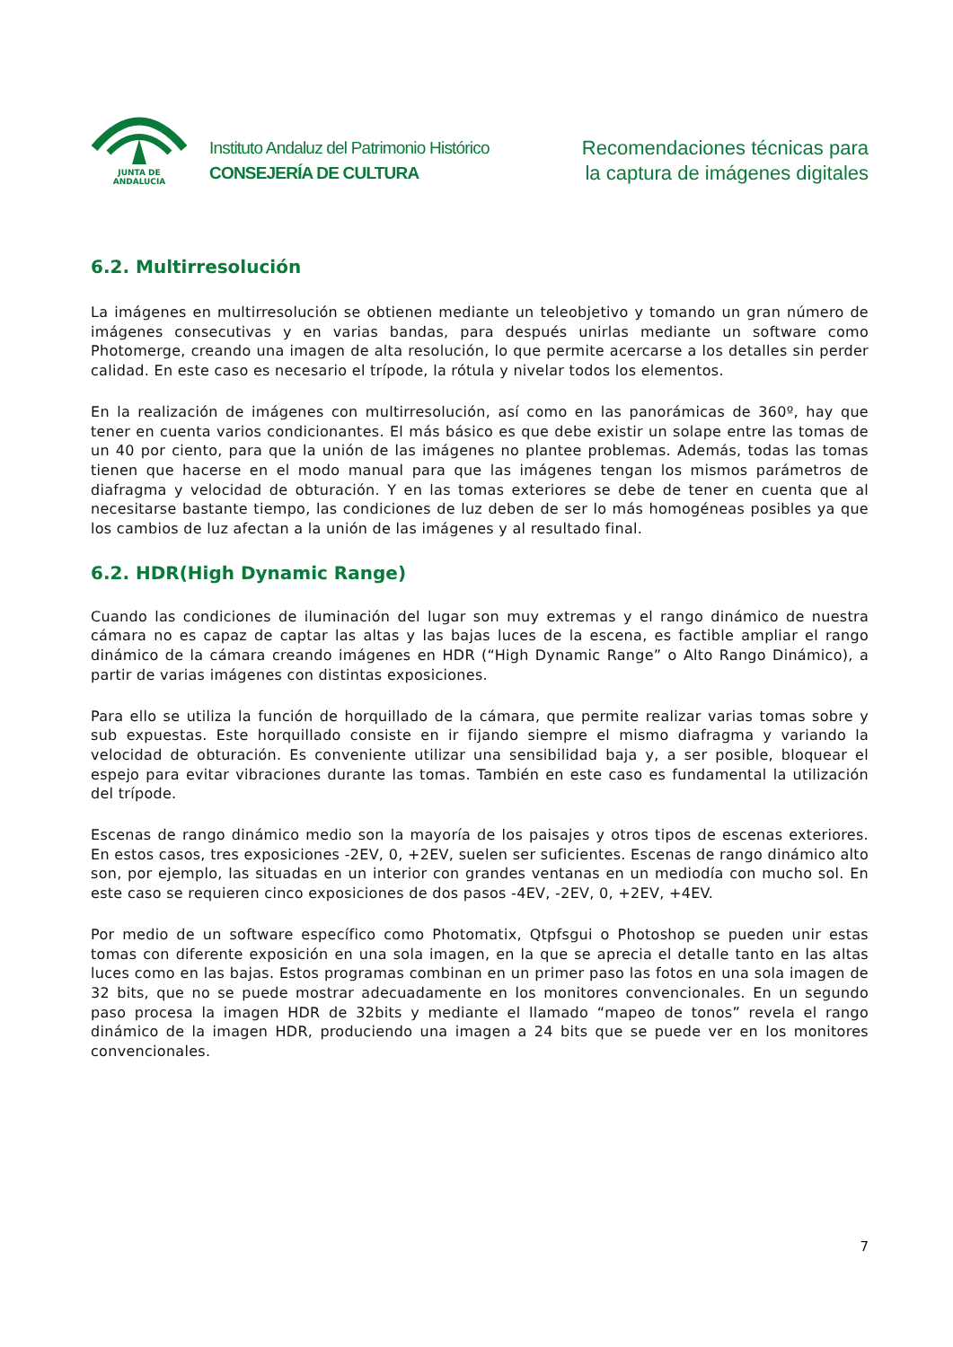JUNTA DE ANDALUCIA
Instituto Andaluz del Patrimonio Histórico
CONSEJERÍA DE CULTURA
Recomendaciones técnicas para
la captura de imágenes digitales
6.2. Multirresolución
La imágenes en multirresolución se obtienen mediante un teleobjetivo y tomando un gran número de imágenes consecutivas y en varias bandas, para después unirlas mediante un software como Photomerge, creando una imagen de alta resolución, lo que permite acercarse a los detalles sin perder calidad. En este caso es necesario el trípode, la rótula y nivelar todos los elementos.
En la realización de imágenes con multirresolución, así como en las panorámicas de 360º, hay que tener en cuenta varios condicionantes. El más básico es que debe existir un solape entre las tomas de un 40 por ciento, para que la unión de las imágenes no plantee problemas. Además, todas las tomas tienen que hacerse en el modo manual para que las imágenes tengan los mismos parámetros de diafragma y velocidad de obturación. Y en las tomas exteriores se debe de tener en cuenta que al necesitarse bastante tiempo, las condiciones de luz deben de ser lo más homogéneas posibles ya que los cambios de luz afectan a la unión de las imágenes y al resultado final.
6.2. HDR(High Dynamic Range)
Cuando las condiciones de iluminación del lugar son muy extremas y el rango dinámico de nuestra cámara no es capaz de captar las altas y las bajas luces de la escena, es factible ampliar el rango dinámico de la cámara creando imágenes en HDR (“High Dynamic Range” o Alto Rango Dinámico), a partir de varias imágenes con distintas exposiciones.
Para ello se utiliza la función de horquillado de la cámara, que permite realizar varias tomas sobre y sub expuestas. Este horquillado consiste en ir fijando siempre el mismo diafragma y variando la velocidad de obturación. Es conveniente utilizar una sensibilidad baja y, a ser posible, bloquear el espejo para evitar vibraciones durante las tomas. También en este caso es fundamental la utilización del trípode.
Escenas de rango dinámico medio son la mayoría de los paisajes y otros tipos de escenas exteriores. En estos casos, tres exposiciones -2EV, 0, +2EV, suelen ser suficientes. Escenas de rango dinámico alto son, por ejemplo, las situadas en un interior con grandes ventanas en un mediodía con mucho sol. En este caso se requieren cinco exposiciones de dos pasos -4EV, -2EV, 0, +2EV, +4EV.
Por medio de un software específico como Photomatix, Qtpfsgui o Photoshop se pueden unir estas tomas con diferente exposición en una sola imagen, en la que se aprecia el detalle tanto en las altas luces como en las bajas. Estos programas combinan en un primer paso las fotos en una sola imagen de 32 bits, que no se puede mostrar adecuadamente en los monitores convencionales. En un segundo paso procesa la imagen HDR de 32bits y mediante el llamado “mapeo de tonos” revela el rango dinámico de la imagen HDR, produciendo una imagen a 24 bits que se puede ver en los monitores convencionales.
7